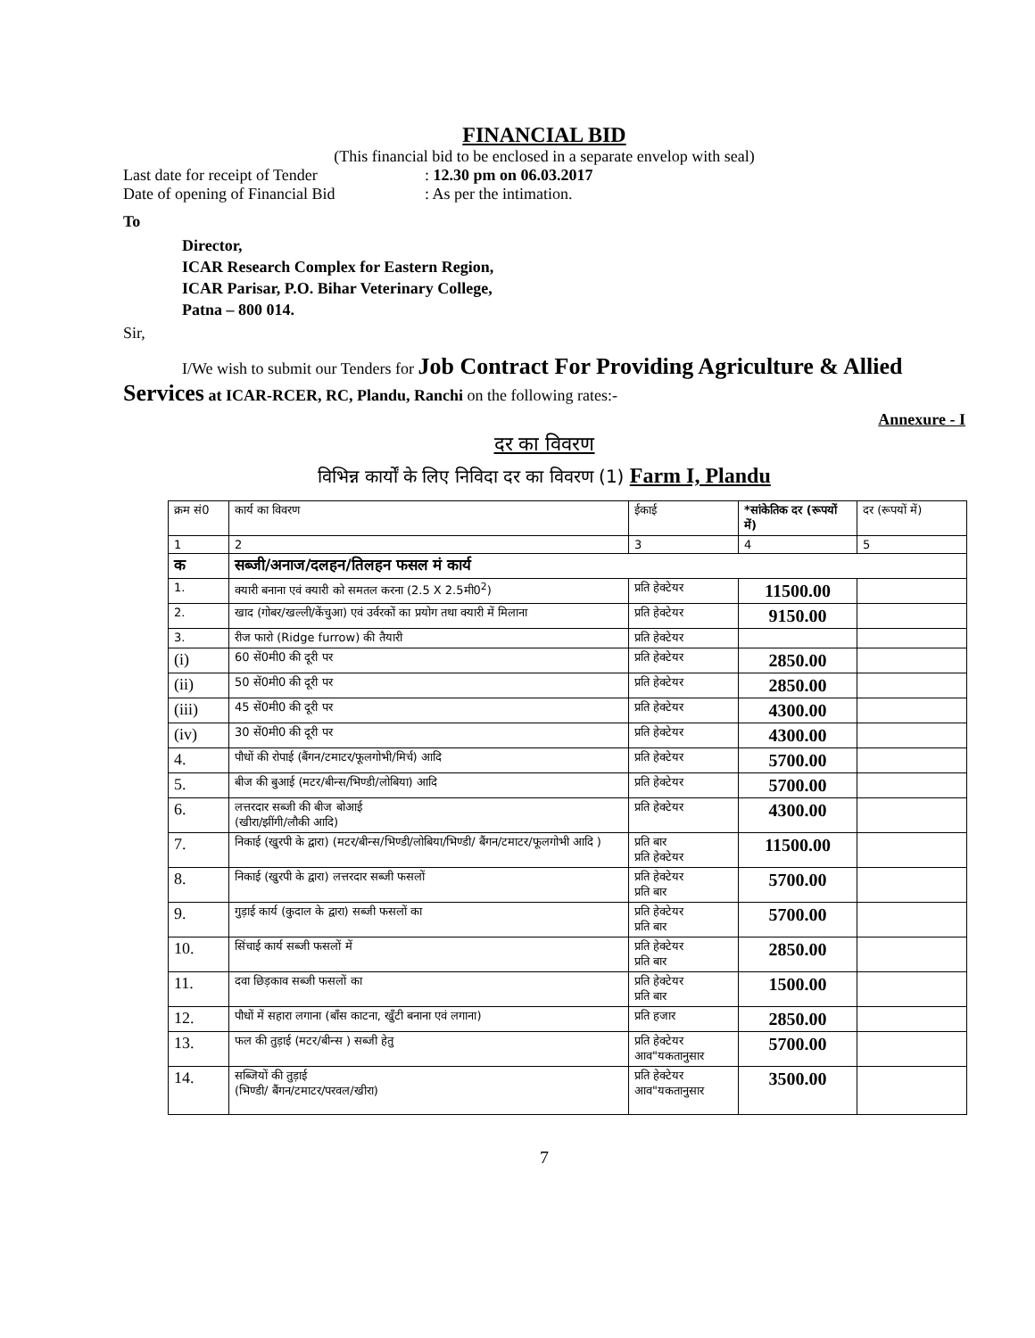FINANCIAL BID
(This financial bid to be enclosed in a separate envelop with seal)
Last date for receipt of Tender: 12.30 pm on 06.03.2017
Date of opening of Financial Bid: As per the intimation.
To
Director,
ICAR Research Complex for Eastern Region,
ICAR Parisar, P.O. Bihar Veterinary College,
Patna – 800 014.
Sir,
I/We wish to submit our Tenders for Job Contract For Providing Agriculture & Allied Services at ICAR-RCER, RC, Plandu, Ranchi on the following rates:-
Annexure - I
दर का विवरण
विभिन्न कार्यों के लिए निविदा दर का विवरण (1) Farm I, Plandu
| क्रम सं0 | कार्य का विवरण | ईकाई | *सांकेतिक दर (रूपयों में) | दर (रूपयों में) |
| --- | --- | --- | --- | --- |
| 1 | 2 | 3 | 4 | 5 |
| क | सब्जी/अनाज/दलहन/तिलहन फसल मं कार्य | | | |
| 1. | क्यारी बनाना एवं क्यारी को समतल करना (2.5 X 2.5मी0<sup>2</sup>) | प्रति हेक्टेयर | 11500.00 | |
| 2. | खाद (गोबर/खल्ली/केंचुआ) एवं उर्वरकों का प्रयोग तथा क्यारी में मिलाना | प्रति हेक्टेयर | 9150.00 | |
| 3. | रीज फारो (Ridge furrow) की तैयारी | प्रति हेक्टेयर | | |
| (i) | 60 सें0मी0 की दूरी पर | प्रति हेक्टेयर | 2850.00 | |
| (ii) | 50 सें0मी0 की दूरी पर | प्रति हेक्टेयर | 2850.00 | |
| (iii) | 45 सें0मी0 की दूरी पर | प्रति हेक्टेयर | 4300.00 | |
| (iv) | 30 सें0मी0 की दूरी पर | प्रति हेक्टेयर | 4300.00 | |
| 4. | पौधों की रोपाई (बैंगन/टमाटर/फूलगोभी/मिर्च) आदि | प्रति हेक्टेयर | 5700.00 | |
| 5. | बीज की बुआई (मटर/बीन्स/भिण्डी/लोबिया) आदि | प्रति हेक्टेयर | 5700.00 | |
| 6. | लत्तरदार सब्जी की बीज बोआई (खीरा/झींगी/लौकी आदि) | प्रति हेक्टेयर | 4300.00 | |
| 7. | निकाई (खुरपी के द्वारा) (मटर/बीन्स/भिण्डी/लोबिया/भिण्डी/ बैंगन/टमाटर/फूलगोभी आदि ) | प्रति बार प्रति हेक्टेयर | 11500.00 | |
| 8. | निकाई (खुरपी के द्वारा) लत्तरदार सब्जी फसलों | प्रति हेक्टेयर प्रति बार | 5700.00 | |
| 9. | गुड़ाई कार्य (कुदाल के द्वारा) सब्जी फसलों का | प्रति हेक्टेयर प्रति बार | 5700.00 | |
| 10. | सिंचाई कार्य सब्जी फसलों में | प्रति हेक्टेयर प्रति बार | 2850.00 | |
| 11. | दवा छिड़काव सब्जी फसलों का | प्रति हेक्टेयर प्रति बार | 1500.00 | |
| 12. | पौधों में सहारा लगाना (बाँस काटना, खुँटी बनाना एवं लगाना) | प्रति हजार | 2850.00 | |
| 13. | फल की तुड़ाई (मटर/बीन्स ) सब्जी हेतु | प्रति हेक्टेयर आव"यकतानुसार | 5700.00 | |
| 14. | सब्जियों की तुड़ाई (भिण्डी/ बैंगन/टमाटर/परवल/खीरा) | प्रति हेक्टेयर आव"यकतानुसार | 3500.00 | |
7